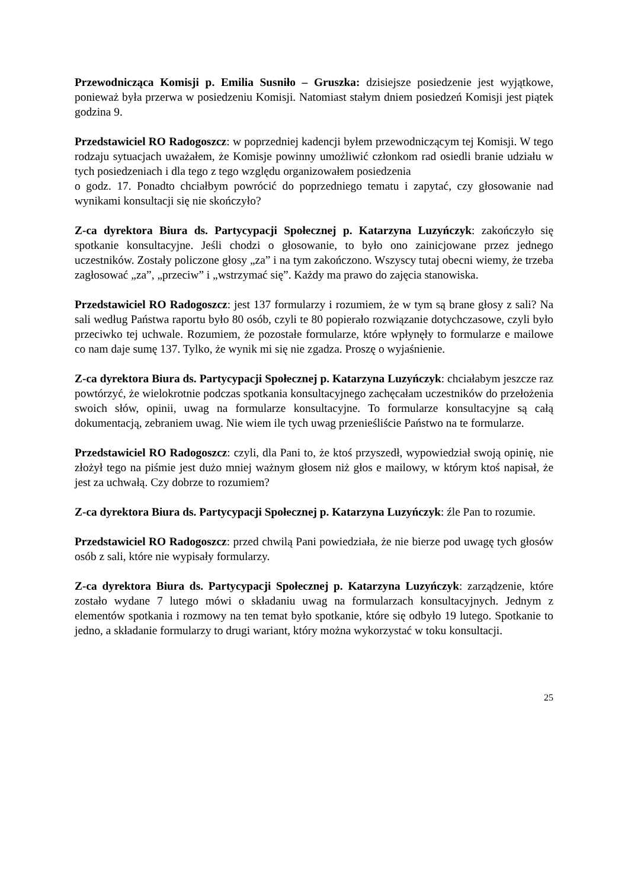Przewodnicząca Komisji p. Emilia Susniło – Gruszka: dzisiejsze posiedzenie jest wyjątkowe, ponieważ była przerwa w posiedzeniu Komisji. Natomiast stałym dniem posiedzeń Komisji jest piątek godzina 9.
Przedstawiciel RO Radogoszcz: w poprzedniej kadencji byłem przewodniczącym tej Komisji. W tego rodzaju sytuacjach uważałem, że Komisje powinny umożliwić członkom rad osiedli branie udziału w tych posiedzeniach i dla tego z tego względu organizowałem posiedzenia
o godz. 17. Ponadto chciałbym powrócić do poprzedniego tematu i zapytać, czy głosowanie nad wynikami konsultacji się nie skończyło?
Z-ca dyrektora Biura ds. Partycypacji Społecznej p. Katarzyna Luzyńczyk: zakończyło się spotkanie konsultacyjne. Jeśli chodzi o głosowanie, to było ono zainicjowane przez jednego uczestników. Zostały policzone głosy „za” i na tym zakończono. Wszyscy tutaj obecni wiemy, że trzeba zagłosować „za”, „przeciw” i „wstrzymać się”. Każdy ma prawo do zajęcia stanowiska.
Przedstawiciel RO Radogoszcz: jest 137 formularzy i rozumiem, że w tym są brane głosy z sali? Na sali według Państwa raportu było 80 osób, czyli te 80 popierało rozwiązanie dotychczasowe, czyli było przeciwko tej uchwale. Rozumiem, że pozostałe formularze, które wpłynęły to formularze e mailowe co nam daje sumę 137. Tylko, że wynik mi się nie zgadza. Proszę o wyjaśnienie.
Z-ca dyrektora Biura ds. Partycypacji Społecznej p. Katarzyna Luzyńczyk: chciałabym jeszcze raz powtórzyć, że wielokrotnie podczas spotkania konsultacyjnego zachęcałam uczestników do przełożenia swoich słów, opinii, uwag na formularze konsultacyjne. To formularze konsultacyjne są całą dokumentacją, zebraniem uwag. Nie wiem ile tych uwag przenieśliście Państwo na te formularze.
Przedstawiciel RO Radogoszcz: czyli, dla Pani to, że ktoś przyszedł, wypowiedział swoją opinię, nie złożył tego na piśmie jest dużo mniej ważnym głosem niż głos e mailowy, w którym ktoś napisał, że jest za uchwałą. Czy dobrze to rozumiem?
Z-ca dyrektora Biura ds. Partycypacji Społecznej p. Katarzyna Luzyńczyk: źle Pan to rozumie.
Przedstawiciel RO Radogoszcz: przed chwilą Pani powiedziała, że nie bierze pod uwagę tych głosów osób z sali, które nie wypisały formularzy.
Z-ca dyrektora Biura ds. Partycypacji Społecznej p. Katarzyna Luzyńczyk: zarządzenie, które zostało wydane 7 lutego mówi o składaniu uwag na formularzach konsultacyjnych. Jednym z elementów spotkania i rozmowy na ten temat było spotkanie, które się odbyło 19 lutego. Spotkanie to jedno, a składanie formularzy to drugi wariant, który można wykorzystać w toku konsultacji.
25